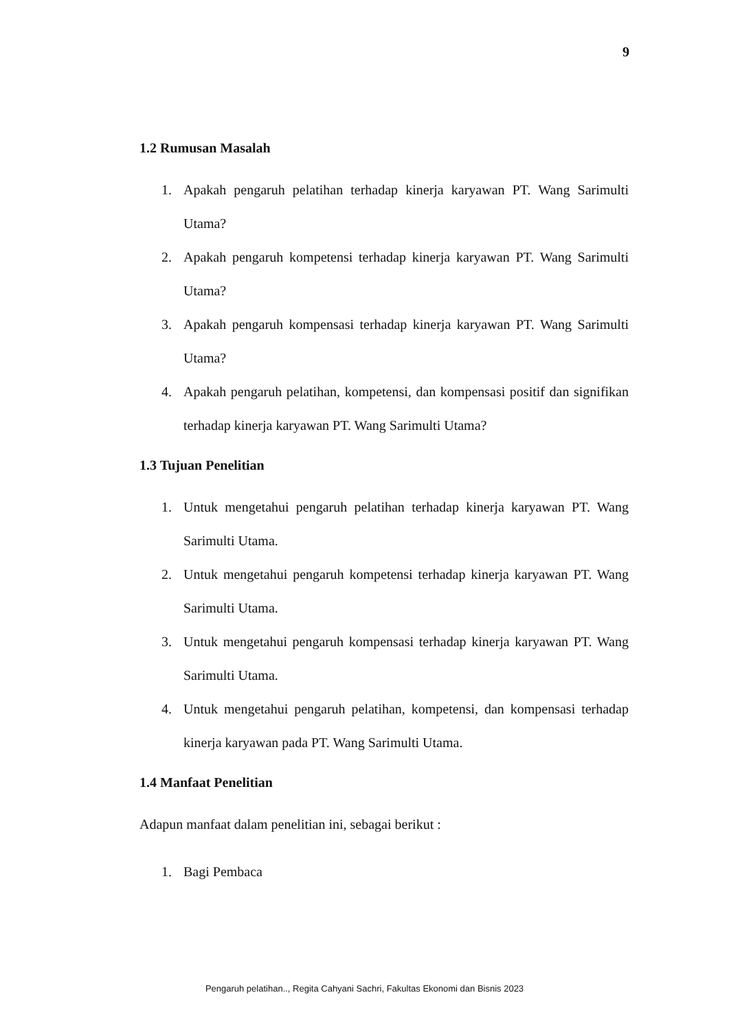9
1.2 Rumusan Masalah
1. Apakah pengaruh pelatihan terhadap kinerja karyawan PT. Wang Sarimulti Utama?
2. Apakah pengaruh kompetensi terhadap kinerja karyawan PT. Wang Sarimulti Utama?
3. Apakah pengaruh kompensasi terhadap kinerja karyawan PT. Wang Sarimulti Utama?
4. Apakah pengaruh pelatihan, kompetensi, dan kompensasi positif dan signifikan terhadap kinerja karyawan PT. Wang Sarimulti Utama?
1.3 Tujuan Penelitian
1. Untuk mengetahui pengaruh pelatihan terhadap kinerja karyawan PT. Wang Sarimulti Utama.
2. Untuk mengetahui pengaruh kompetensi terhadap kinerja karyawan PT. Wang Sarimulti Utama.
3. Untuk mengetahui pengaruh kompensasi terhadap kinerja karyawan PT. Wang Sarimulti Utama.
4. Untuk mengetahui pengaruh pelatihan, kompetensi, dan kompensasi terhadap kinerja karyawan pada PT. Wang Sarimulti Utama.
1.4 Manfaat Penelitian
Adapun manfaat dalam penelitian ini, sebagai berikut :
1. Bagi Pembaca
Pengaruh pelatihan.., Regita Cahyani Sachri, Fakultas Ekonomi dan Bisnis 2023